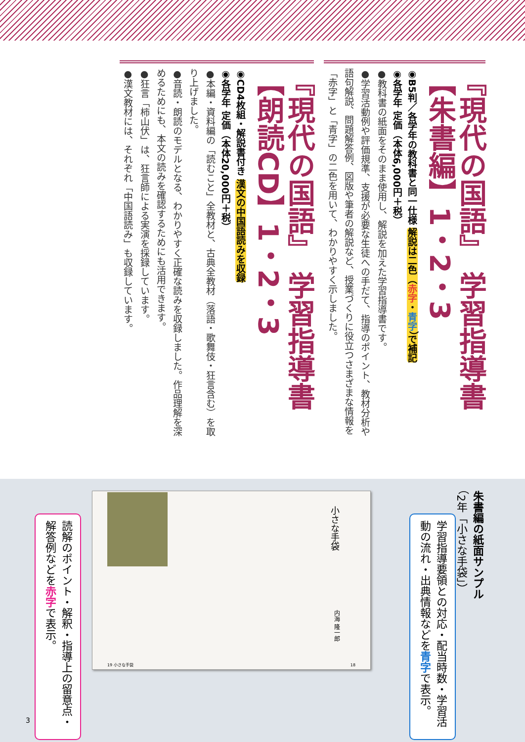『現代の国語』 学習指導書【朱書編】1・2・3
◉B5判／各学年の教科書と同一仕様 解説は二色（赤字・青字）で補記
◉各学年 定価（本体6,000円＋税）
●教科書の紙面をそのまま使用し、解説を加えた学習指導書です。
●学習活動例や評価規準、支援が必要な生徒への手だて、指導のポイント、教材分析や語句解説、問題解答例、図版や筆者の解説など、授業づくりに役立つさまざまな情報を「赤字」と「青字」の二色を用いて、わかりやすく示しました。
『現代の国語』 学習指導書【朗読CD】1・2・3
◉CD4枚組・解説書付き 漢文の中国語読みを収録
◉各学年 定価（本体20,000円＋税）
●本編・資料編の「読むこと」全教材と、古典全教材（落語・歌舞伎・狂言含む）を取り上げました。
●音読・朗読のモデルとなる、わかりやすく正確な読みを収録しました。作品理解を深めるためにも、本文の読みを確認するためにも活用できます。
●狂言「柿山伏」は、狂言師による実演を採録しています。
●漢文教材には、それぞれ「中国語読み」も収録しています。
朱書編の紙面サンプル
（2年「小さな手袋」）
学習指導要領との対応・配当時数・学習活動の流れ・出典情報などを青字で表示。
小さな手袋
内海 隆一郎
19 小さな手袋 18
読解のポイント・解釈・指導上の留意点・解答例などを赤字で表示。
3